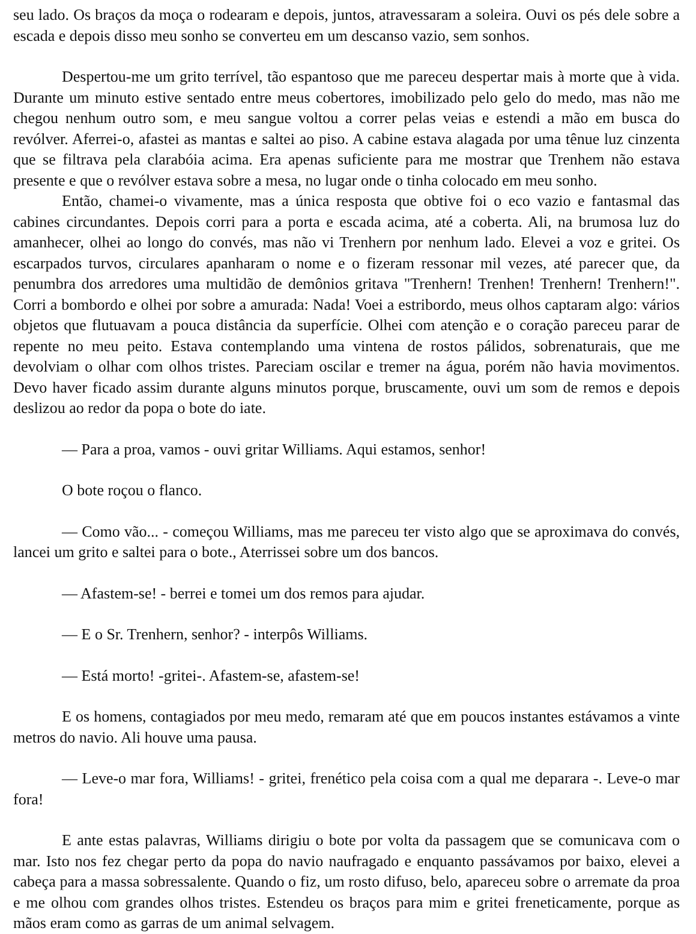seu lado. Os braços da moça o rodearam e depois, juntos, atravessaram a soleira. Ouvi os pés dele sobre a escada e depois disso meu sonho se converteu em um descanso vazio, sem sonhos.
Despertou-me um grito terrível, tão espantoso que me pareceu despertar mais à morte que à vida. Durante um minuto estive sentado entre meus cobertores, imobilizado pelo gelo do medo, mas não me chegou nenhum outro som, e meu sangue voltou a correr pelas veias e estendi a mão em busca do revólver. Aferrei-o, afastei as mantas e saltei ao piso. A cabine estava alagada por uma tênue luz cinzenta que se filtrava pela clarabóia acima. Era apenas suficiente para me mostrar que Trenhem não estava presente e que o revólver estava sobre a mesa, no lugar onde o tinha colocado em meu sonho.
Então, chamei-o vivamente, mas a única resposta que obtive foi o eco vazio e fantasmal das cabines circundantes. Depois corri para a porta e escada acima, até a coberta. Ali, na brumosa luz do amanhecer, olhei ao longo do convés, mas não vi Trenhern por nenhum lado. Elevei a voz e gritei. Os escarpados turvos, circulares apanharam o nome e o fizeram ressonar mil vezes, até parecer que, da penumbra dos arredores uma multidão de demônios gritava "Trenhern! Trenhen! Trenhern! Trenhern!". Corri a bombordo e olhei por sobre a amurada: Nada! Voei a estribordo, meus olhos captaram algo: vários objetos que flutuavam a pouca distância da superfície. Olhei com atenção e o coração pareceu parar de repente no meu peito. Estava contemplando uma vintena de rostos pálidos, sobrenaturais, que me devolviam o olhar com olhos tristes. Pareciam oscilar e tremer na água, porém não havia movimentos. Devo haver ficado assim durante alguns minutos porque, bruscamente, ouvi um som de remos e depois deslizou ao redor da popa o bote do iate.
— Para a proa, vamos - ouvi gritar Williams. Aqui estamos, senhor!
O bote roçou o flanco.
— Como vão... - começou Williams, mas me pareceu ter visto algo que se aproximava do convés, lancei um grito e saltei para o bote., Aterrissei sobre um dos bancos.
— Afastem-se! - berrei e tomei um dos remos para ajudar.
— E o Sr. Trenhern, senhor? - interpôs Williams.
— Está morto! -gritei-. Afastem-se, afastem-se!
E os homens, contagiados por meu medo, remaram até que em poucos instantes estávamos a vinte metros do navio. Ali houve uma pausa.
— Leve-o mar fora, Williams! - gritei, frenético pela coisa com a qual me deparara -. Leve-o mar fora!
E ante estas palavras, Williams dirigiu o bote por volta da passagem que se comunicava com o mar. Isto nos fez chegar perto da popa do navio naufragado e enquanto passávamos por baixo, elevei a cabeça para a massa sobressalente. Quando o fiz, um rosto difuso, belo, apareceu sobre o arremate da proa e me olhou com grandes olhos tristes. Estendeu os braços para mim e gritei freneticamente, porque as mãos eram como as garras de um animal selvagem.